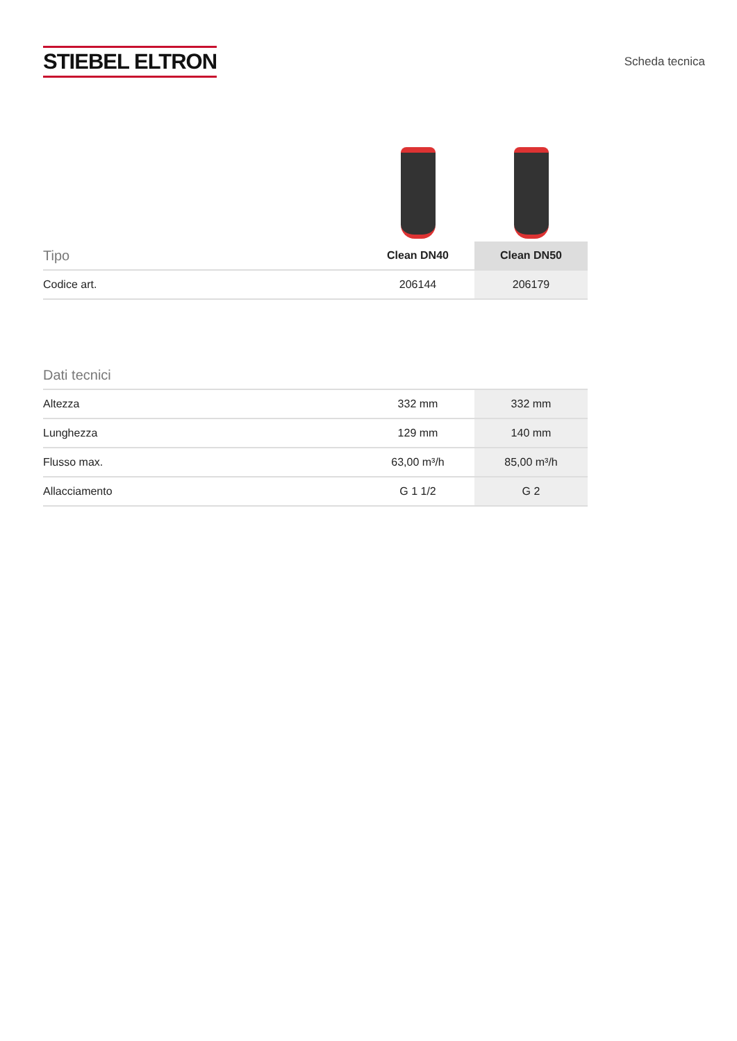STIEBEL ELTRON
Scheda tecnica
| Tipo | Clean DN40 | Clean DN50 |
| --- | --- | --- |
| Codice art. | 206144 | 206179 |
| Dati tecnici | | |
| --- | --- | --- |
| Altezza | 332 mm | 332 mm |
| Lunghezza | 129 mm | 140 mm |
| Flusso max. | 63,00 m³/h | 85,00 m³/h |
| Allacciamento | G 1 1/2 | G 2 |